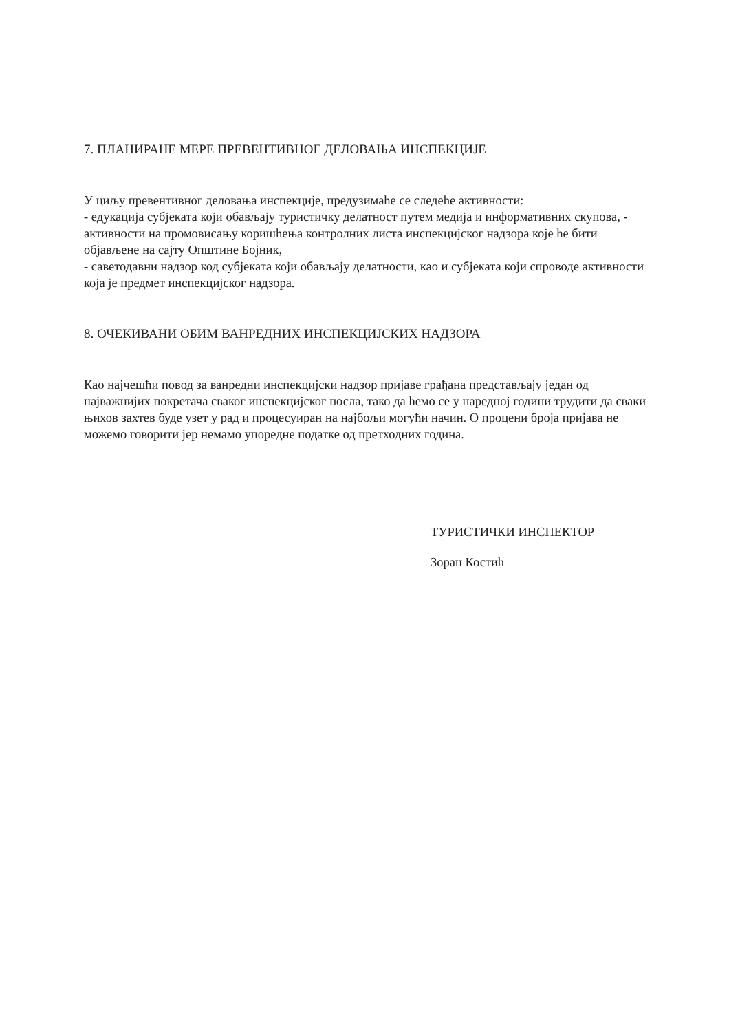7. ПЛАНИРАНЕ МЕРЕ ПРЕВЕНТИВНОГ ДЕЛОВАЊА ИНСПЕКЦИЈЕ
У циљу превентивног деловања инспекције, предузимаће се следеће активности:
- едукација субјеката који обављају туристичку делатност путем медија и информативних скупова, - активности на промовисању коришћења контролних листа инспекцијског надзора које ће бити објављене на сајту Општине Бојник,
- саветодавни надзор код субјеката који обављају делатности, као и субјеката који спроводе активности која је предмет инспекцијског надзора.
8. ОЧЕКИВАНИ ОБИМ ВАНРЕДНИХ ИНСПЕКЦИЈСКИХ НАДЗОРА
Као најчешћи повод за ванредни инспекцијски надзор пријаве грађана представљају један од најважнијих покретача сваког инспекцијског посла, тако да ћемо се у наредној години трудити да сваки њихов захтев буде узет у рад и процесуиран на најбољи могући начин. О процени броја пријава не можемо говорити јер немамо упоредне податке од претходних година.
ТУРИСТИЧКИ ИНСПЕКТОР
Зоран Костић